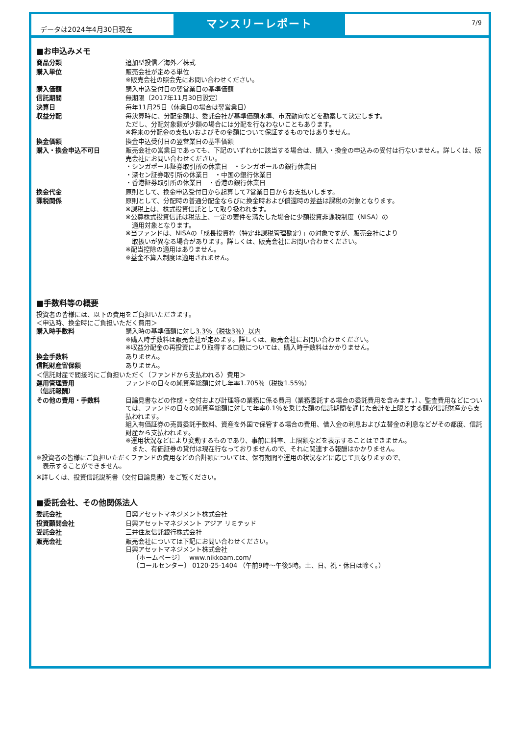データは2024年4月30日現在
マンスリーレポート
7/9
■お申込みメモ
| 商品分類 | 追加型投信／海外／株式 |
| 購入単位 | 販売会社が定める単位 ※販売会社の照会先にお問い合わせください。 |
| 購入価額 | 購入申込受付日の翌営業日の基準価額 |
| 信託期間 | 無期限（2017年11月30日設定） |
| 決算日 | 毎年11月25日（休業日の場合は翌営業日） |
| 収益分配 | 毎決算時に、分配金額は、委託会社が基準価額水準、市況動向などを勘案して決定します。 ただし、分配対象額が少額の場合には分配を行なわないこともあります。 ※将来の分配金の支払いおよびその金額について保証するものではありません。 |
| 換金価額 | 換金申込受付日の翌営業日の基準価額 |
| 購入・換金申込不可日 | 販売会社の営業日であっても、下記のいずれかに該当する場合は、購入・換金の申込みの受付は行ないません。詳しくは、販売会社にお問い合わせください。 ・シンガポール証券取引所の休業日 ・シンガポールの銀行休業日 ・深セン証券取引所の休業日 ・中国の銀行休業日 ・香港証券取引所の休業日 ・香港の銀行休業日 |
| 換金代金 | 原則として、換金申込受付日から起算して7営業日目からお支払いします。 |
| 課税関係 | 原則として、分配時の普通分配金ならびに換金時および償還時の差益は課税の対象となります。 ※課税上は、株式投資信託として取り扱われます。 ※公募株式投資信託は税法上、一定の要件を満たした場合に少額投資非課税制度（NISA）の 適用対象となります。 ※当ファンドは、NISAの「成長投資枠（特定非課税管理勘定）」の対象ですが、販売会社により 取扱いが異なる場合があります。詳しくは、販売会社にお問い合わせください。 ※配当控除の適用はありません。 ※益金不算入制度は適用されません。 |
■手数料等の概要
投資者の皆様には、以下の費用をご負担いただきます。
＜申込時、換金時にご負担いただく費用＞
| 購入時手数料 | 購入時の基準価額に対し 3.3％（税抜3％）以内 ※購入時手数料は販売会社が定めます。詳しくは、販売会社にお問い合わせください。 ※収益分配金の再投資により取得する口数については、購入時手数料はかかりません。 |
| 換金手数料 | ありません。 |
| 信託財産留保額 | ありません。 |
＜信託財産で間接的にご負担いただく（ファンドから支払われる）費用＞
| 運用管理費用 （信託報酬） | ファンドの日々の純資産総額に対し 年率1.705％（税抜1.55％） |
| その他の費用・手数料 | 目論見書などの作成・交付および計理等の業務に係る費用（業務委託する場合の委託費用を含みます。）、監査費用などについては、 ファンドの日々の純資産総額に対して年率0.1％を乗じた額の信託期間を通じた合計を上限とする額 が信託財産から支払われます。 組入有価証券の売買委託手数料、資産を外国で保管する場合の費用、借入金の利息および立替金の利息などがその都度、信託財産から支払われます。 ※運用状況などにより変動するものであり、事前に料率、上限額などを表示することはできません。 また、有価証券の貸付は現在行なっておりませんので、それに関連する報酬はかかりません。 |
※投資者の皆様にご負担いただくファンドの費用などの合計額については、保有期間や運用の状況などに応じて異なりますので、
　表示することができません。
※詳しくは、投資信託説明書（交付目論見書）をご覧ください。
■委託会社、その他関係法人
| 委託会社 | 日興アセットマネジメント株式会社 |
| 投資顧問会社 | 日興アセットマネジメント アジア リミテッド |
| 受託会社 | 三井住友信託銀行株式会社 |
| 販売会社 | 販売会社については下記にお問い合わせください。 日興アセットマネジメント株式会社 〔ホームページ〕 www.nikkoam.com/ 〔コールセンター〕 0120-25-1404 （午前9時～午後5時。土、日、祝・休日は除く。） |